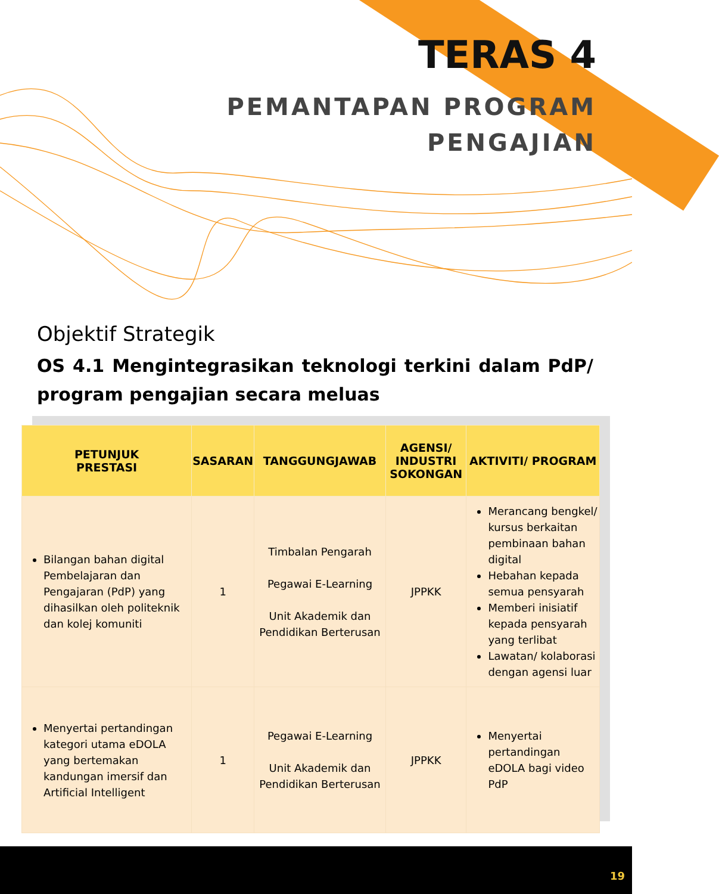TERAS 4
PEMANTAPAN PROGRAM
PENGAJIAN
Objektif Strategik
OS 4.1 Mengintegrasikan teknologi terkini dalam PdP/ program pengajian secara meluas
| PETUNJUK PRESTASI | SASARAN | TANGGUNGJAWAB | AGENSI/ INDUSTRI SOKONGAN | AKTIVITI/ PROGRAM |
| --- | --- | --- | --- | --- |
| Bilangan bahan digital Pembelajaran dan Pengajaran (PdP) yang dihasilkan oleh politeknik dan kolej komuniti | 1 | Timbalan Pengarah Pegawai E-Learning Unit Akademik dan Pendidikan Berterusan | JPPKK | Merancang bengkel/ kursus berkaitan pembinaan bahan digital Hebahan kepada semua pensyarah Memberi inisiatif kepada pensyarah yang terlibat Lawatan/ kolaborasi dengan agensi luar |
| Menyertai pertandingan kategori utama eDOLA yang bertemakan kandungan imersif dan Artificial Intelligent | 1 | Pegawai E-Learning Unit Akademik dan Pendidikan Berterusan | JPPKK | Menyertai pertandingan eDOLA bagi video PdP |
19